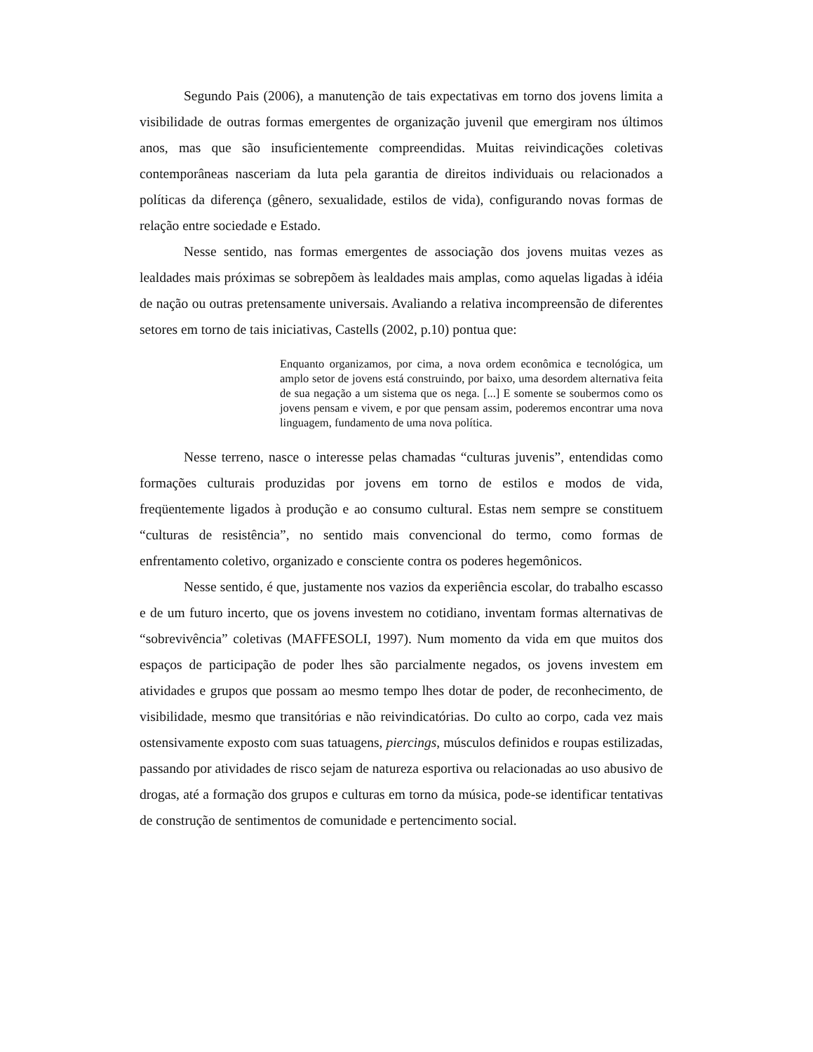Segundo Pais (2006), a manutenção de tais expectativas em torno dos jovens limita a visibilidade de outras formas emergentes de organização juvenil que emergiram nos últimos anos, mas que são insuficientemente compreendidas. Muitas reivindicações coletivas contemporâneas nasceriam da luta pela garantia de direitos individuais ou relacionados a políticas da diferença (gênero, sexualidade, estilos de vida), configurando novas formas de relação entre sociedade e Estado.
Nesse sentido, nas formas emergentes de associação dos jovens muitas vezes as lealdades mais próximas se sobrepõem às lealdades mais amplas, como aquelas ligadas à idéia de nação ou outras pretensamente universais. Avaliando a relativa incompreensão de diferentes setores em torno de tais iniciativas, Castells (2002, p.10) pontua que:
Enquanto organizamos, por cima, a nova ordem econômica e tecnológica, um amplo setor de jovens está construindo, por baixo, uma desordem alternativa feita de sua negação a um sistema que os nega. [...] E somente se soubermos como os jovens pensam e vivem, e por que pensam assim, poderemos encontrar uma nova linguagem, fundamento de uma nova política.
Nesse terreno, nasce o interesse pelas chamadas “culturas juvenis”, entendidas como formações culturais produzidas por jovens em torno de estilos e modos de vida, freqüentemente ligados à produção e ao consumo cultural. Estas nem sempre se constituem “culturas de resistência”, no sentido mais convencional do termo, como formas de enfrentamento coletivo, organizado e consciente contra os poderes hegemônicos.
Nesse sentido, é que, justamente nos vazios da experiência escolar, do trabalho escasso e de um futuro incerto, que os jovens investem no cotidiano, inventam formas alternativas de “sobrevivência” coletivas (MAFFESOLI, 1997). Num momento da vida em que muitos dos espaços de participação de poder lhes são parcialmente negados, os jovens investem em atividades e grupos que possam ao mesmo tempo lhes dotar de poder, de reconhecimento, de visibilidade, mesmo que transitórias e não reivindicatórias. Do culto ao corpo, cada vez mais ostensivamente exposto com suas tatuagens, piercings, músculos definidos e roupas estilizadas, passando por atividades de risco sejam de natureza esportiva ou relacionadas ao uso abusivo de drogas, até a formação dos grupos e culturas em torno da música, pode-se identificar tentativas de construção de sentimentos de comunidade e pertencimento social.